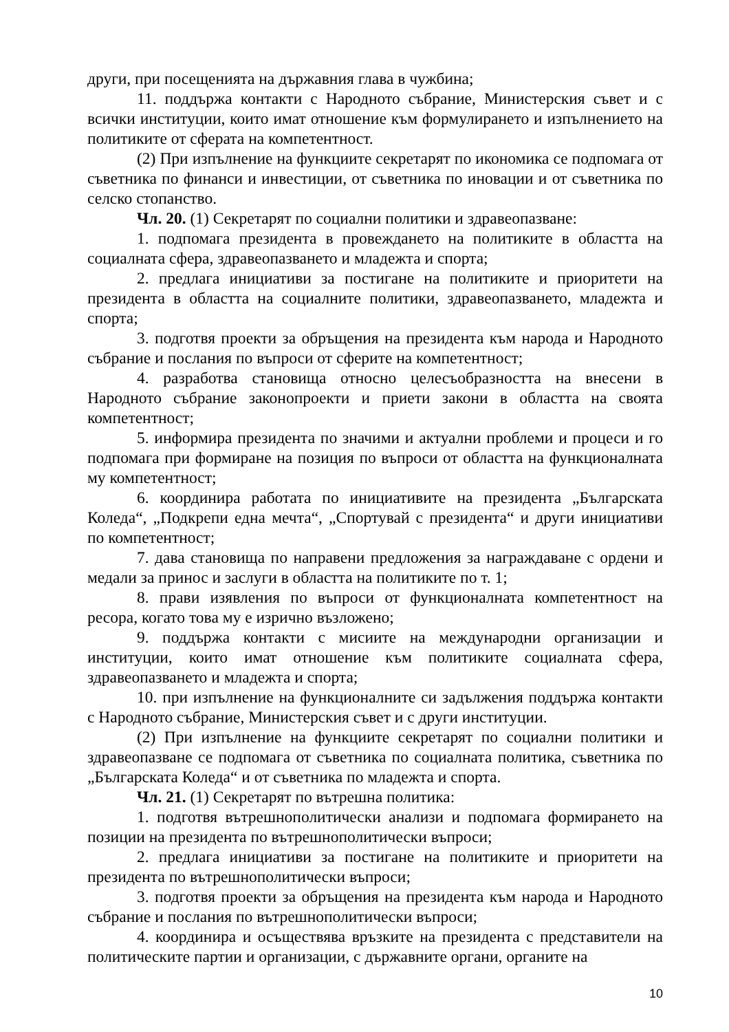други, при посещенията на държавния глава в чужбина;
11. поддържа контакти с Народното събрание, Министерския съвет и с всички институции, които имат отношение към формулирането и изпълнението на политиките от сферата на компетентност.
(2) При изпълнение на функциите секретарят по икономика се подпомага от съветника по финанси и инвестиции, от съветника по иновации и от съветника по селско стопанство.
Чл. 20. (1) Секретарят по социални политики и здравеопазване:
1. подпомага президента в провеждането на политиките в областта на социалната сфера, здравеопазването и младежта и спорта;
2. предлага инициативи за постигане на политиките и приоритети на президента в областта на социалните политики, здравеопазването, младежта и спорта;
3. подготвя проекти за обръщения на президента към народа и Народното събрание и послания по въпроси от сферите на компетентност;
4. разработва становища относно целесъобразността на внесени в Народното събрание законопроекти и приети закони в областта на своята компетентност;
5. информира президента по значими и актуални проблеми и процеси и го подпомага при формиране на позиция по въпроси от областта на функционалната му компетентност;
6. координира работата по инициативите на президента „Българската Коледа“, „Подкрепи една мечта“, „Спортувай с президента“ и други инициативи по компетентност;
7. дава становища по направени предложения за награждаване с ордени и медали за принос и заслуги в областта на политиките по т. 1;
8. прави изявления по въпроси от функционалната компетентност на ресора, когато това му е изрично възложено;
9. поддържа контакти с мисиите на международни организации и институции, които имат отношение към политиките социалната сфера, здравеопазването и младежта и спорта;
10. при изпълнение на функционалните си задължения поддържа контакти с Народното събрание, Министерския съвет и с други институции.
(2) При изпълнение на функциите секретарят по социални политики и здравеопазване се подпомага от съветника по социалната политика, съветника по „Българската Коледа“ и от съветника по младежта и спорта.
Чл. 21. (1) Секретарят по вътрешна политика:
1. подготвя вътрешнополитически анализи и подпомага формирането на позиции на президента по вътрешнополитически въпроси;
2. предлага инициативи за постигане на политиките и приоритети на президента по вътрешнополитически въпроси;
3. подготвя проекти за обръщения на президента към народа и Народното събрание и послания по вътрешнополитически въпроси;
4. координира и осъществява връзките на президента с представители на политическите партии и организации, с държавните органи, органите на
10